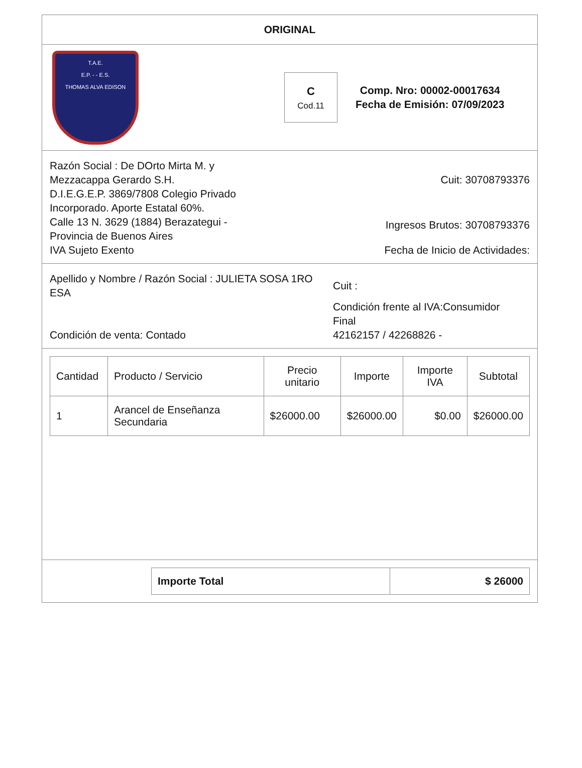ORIGINAL
T.A.E.
E.P. - - E.S.
THOMAS ALVA EDISON
C
Cod.11
Comp. Nro: 00002-00017634
Fecha de Emisión: 07/09/2023
Razón Social : De DOrto Mirta M. y Mezzacappa Gerardo S.H.
D.I.E.G.E.P. 3869/7808 Colegio Privado Incorporado. Aporte Estatal 60%.
Calle 13 N. 3629 (1884) Berazategui - Provincia de Buenos Aires
IVA Sujeto Exento
Cuit: 30708793376
Ingresos Brutos: 30708793376
Fecha de Inicio de Actividades:
Apellido y Nombre / Razón Social : JULIETA SOSA 1RO ESA
Condición de venta: Contado
Cuit :
Condición frente al IVA:Consumidor Final
42162157 / 42268826 -
| Cantidad | Producto / Servicio | Precio unitario | Importe | Importe IVA | Subtotal |
| --- | --- | --- | --- | --- | --- |
| 1 | Arancel de Enseñanza Secundaria | $26000.00 | $26000.00 | $0.00 | $26000.00 |
| Importe Total | $ 26000 |